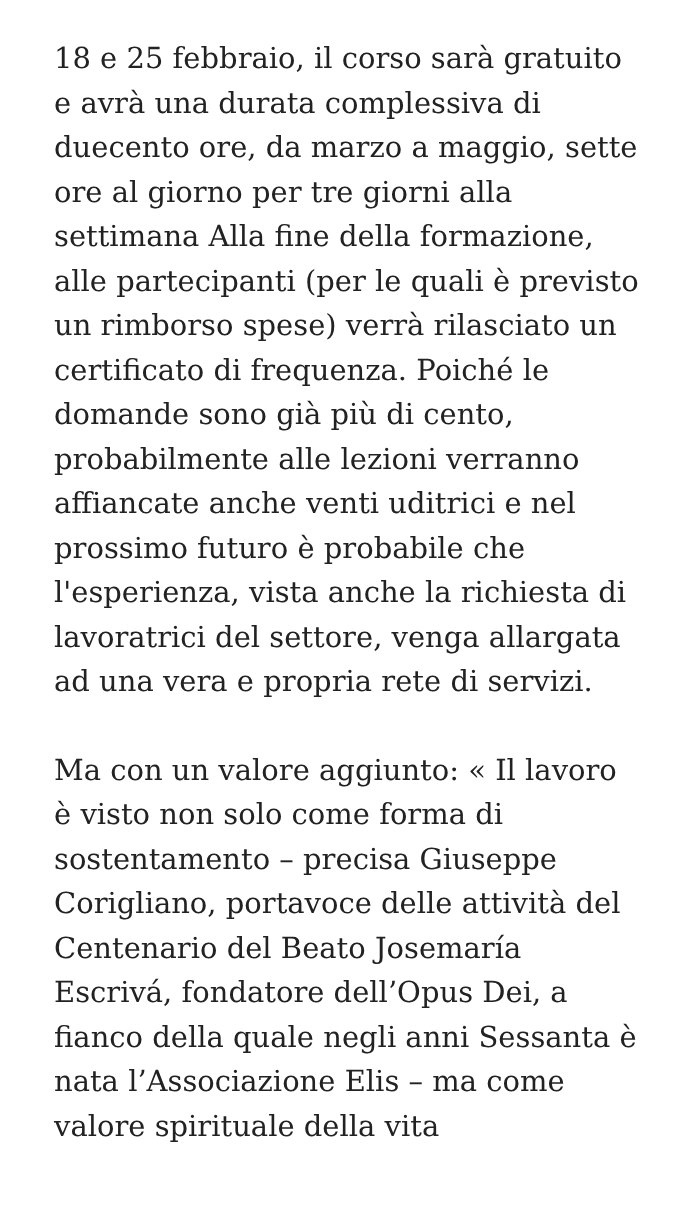18 e 25 febbraio, il corso sarà gratuito e avrà una durata complessiva di duecento ore, da marzo a maggio, sette ore al giorno per tre giorni alla settimana Alla fine della formazione, alle partecipanti (per le quali è previsto un rimborso spese) verrà rilasciato un certificato di frequenza. Poiché le domande sono già più di cento, probabilmente alle lezioni verranno affiancate anche venti uditrici e nel prossimo futuro è probabile che l'esperienza, vista anche la richiesta di lavoratrici del settore, venga allargata ad una vera e propria rete di servizi.
Ma con un valore aggiunto: « Il lavoro è visto non solo come forma di sostentamento – precisa Giuseppe Corigliano, portavoce delle attività del Centenario del Beato Josemaría Escrivá, fondatore dell’Opus Dei, a fianco della quale negli anni Sessanta è nata l’Associazione Elis – ma come valore spirituale della vita